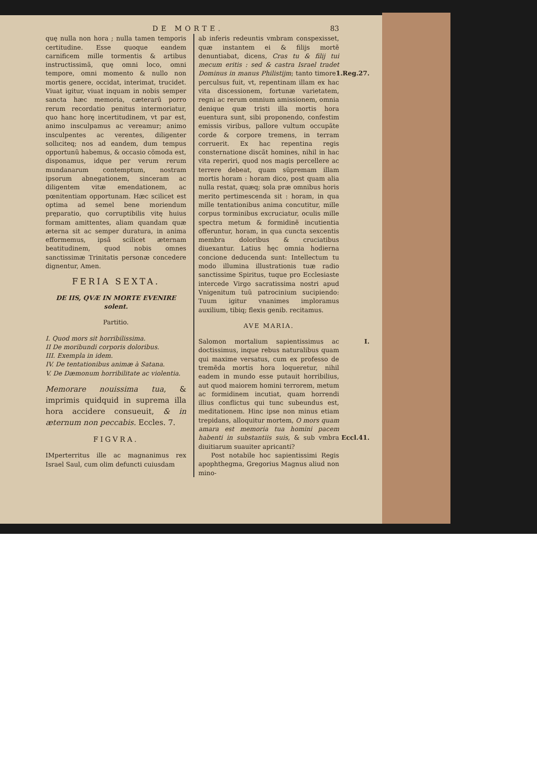DE MORTE. 83
quę nulla non hora ; nulla tamen temporis certitudine. Esse quoque eandem carnificem mille tormentis & artibus instructissimã, quę omni loco, omni tempore, omni momento & nullo non mortis genere, occidat, interimat, trucidet. Viuat igitur, viuat inquam in nobis semper sancta hæc memoria, cæterarũ porro rerum recordatio penitus intermoriatur, quo hanc horę incertitudinem, vt par est, animo insculpamus ac vereamur; animo insculpentes ac verentes, diligenter sollıciteq; nos ad eandem, dum tempus opportunũ habemus, & occasio cõmoda est, disponamus, idque per verum rerum mundanarum contemptum, nostram ipsorum abnegationem, sinceram ac diligentem vitæ emendationem, ac pœnitentiam opportunam. Hæc scilicet est optima ad semel bene moriendum pręparatio, quo corruptibilis vitę huius formam amittentes, aliam quandam quæ æterna sit ac semper duratura, in anima efformemus, ipsã scilicet æternam beatitudinem, quod nobis omnes sanctissimæ Trinitatis personæ concedere dignentur, Amen.
FERIA SEXTA.
DE IIS, QVÆ IN MORTE EVENIRE solent.
Partitio.
I. Quod mors sit horribilissima.
II De moribundi corporis doloribus.
III. Exempla in idem.
IV. De tentationibus animæ à Satana.
V. De Dæmonum horribilitate ac violentia.
Memorare nouissima tua, & imprimis quidquid in suprema illa hora accidere consueuit, & in æternum non peccabis. Eccles. 7.
FIGVRA.
IMperterritus ille ac magnanimus rex Israel Saul, cum olim defuncti cuiusdam
ab inferis redeuntis vmbram conspexisset, quæ instantem ei & filijs mortẽ denuntiabat, dicens, Cras tu & filij tui mecum eritis : sed & castra Israel tradet Dominus in manus Philistijm; 1.Reg.27. tanto timore perculsus fuit, vt, repentinam illam ex hac vita discessionem, fortunæ varietatem, regni ac rerum omnium amissionem, omnia denique quæ tristi illa mortis hora euentura sunt, sibi proponendo, confestim emissis viribus, pallore vultum occupãte corde & corpore tremens, in terram corruerit. Ex hac repentina regis consternatione discãt homines, nihil in hac vita reperiri, quod nos magis percellere ac terrere debeat, quam sũpremam illam mortis horam : horam dico, post quam alia nulla restat, quæq; sola præ omnibus horis merito pertimescenda sit : horam, in qua mille tentationibus anima concutitur, mille corpus torminibus excruciatur, oculis mille spectra metum & formidinẽ incutientia offeruntur, horam, in qua cuncta sexcentis membra doloribus & cruciatibus diuexantur. Latius hęc omnia hodierna concione deducenda sunt: Intellectum tu modo illumina illustrationis tuæ radio sanctissime Spiritus, tuque pro Ecclesiaste intercede Virgo sacratissima nostri apud Vnigenitum tuũ patrocinium sucipiendo: Tuum igitur vnanimes imploramus auxilium, tibiq; flexis genib. recitamus.
AVE MARIA.
I. Salomon mortalium sapientissimus ac doctissimus, inque rebus naturalibus quam qui maxime versatus, cum ex professo de tremẽda mortis hora loqueretur, nihil eadem in mundo esse putauit horribilius, aut quod maiorem homini terrorem, metum ac formidinem incutiat, quam horrendi illius conflictus qui tunc subeundus est, meditationem. Hinc ipse non minus etiam trepidans, alloquitur mortem, O mors quam amara est memoria tua homini pacem habenti in substantiis suis, Eccl.41. & sub vmbra diuitiarum suauiter apricanti?
Post notabile hoc sapientissimi Regis apophthegma, Gregorius Magnus aliud non mino-